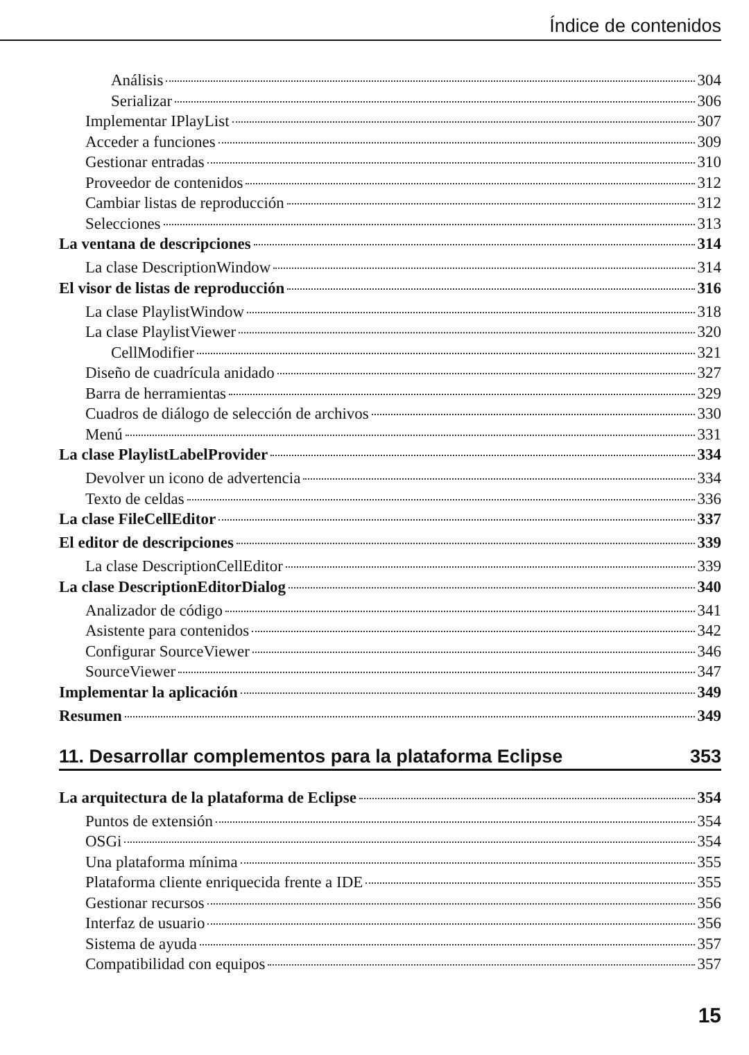Índice de contenidos
Análisis 304
Serializar 306
Implementar IPlayList 307
Acceder a funciones 309
Gestionar entradas 310
Proveedor de contenidos 312
Cambiar listas de reproducción 312
Selecciones 313
La ventana de descripciones 314
La clase DescriptionWindow 314
El visor de listas de reproducción 316
La clase PlaylistWindow 318
La clase PlaylistViewer 320
CellModifier 321
Diseño de cuadrícula anidado 327
Barra de herramientas 329
Cuadros de diálogo de selección de archivos 330
Menú 331
La clase PlaylistLabelProvider 334
Devolver un icono de advertencia 334
Texto de celdas 336
La clase FileCellEditor 337
El editor de descripciones 339
La clase DescriptionCellEditor 339
La clase DescriptionEditorDialog 340
Analizador de código 341
Asistente para contenidos 342
Configurar SourceViewer 346
SourceViewer 347
Implementar la aplicación 349
Resumen 349
11. Desarrollar complementos para la plataforma Eclipse 353
La arquitectura de la plataforma de Eclipse 354
Puntos de extensión 354
OSGi 354
Una plataforma mínima 355
Plataforma cliente enriquecida frente a IDE 355
Gestionar recursos 356
Interfaz de usuario 356
Sistema de ayuda 357
Compatibilidad con equipos 357
15